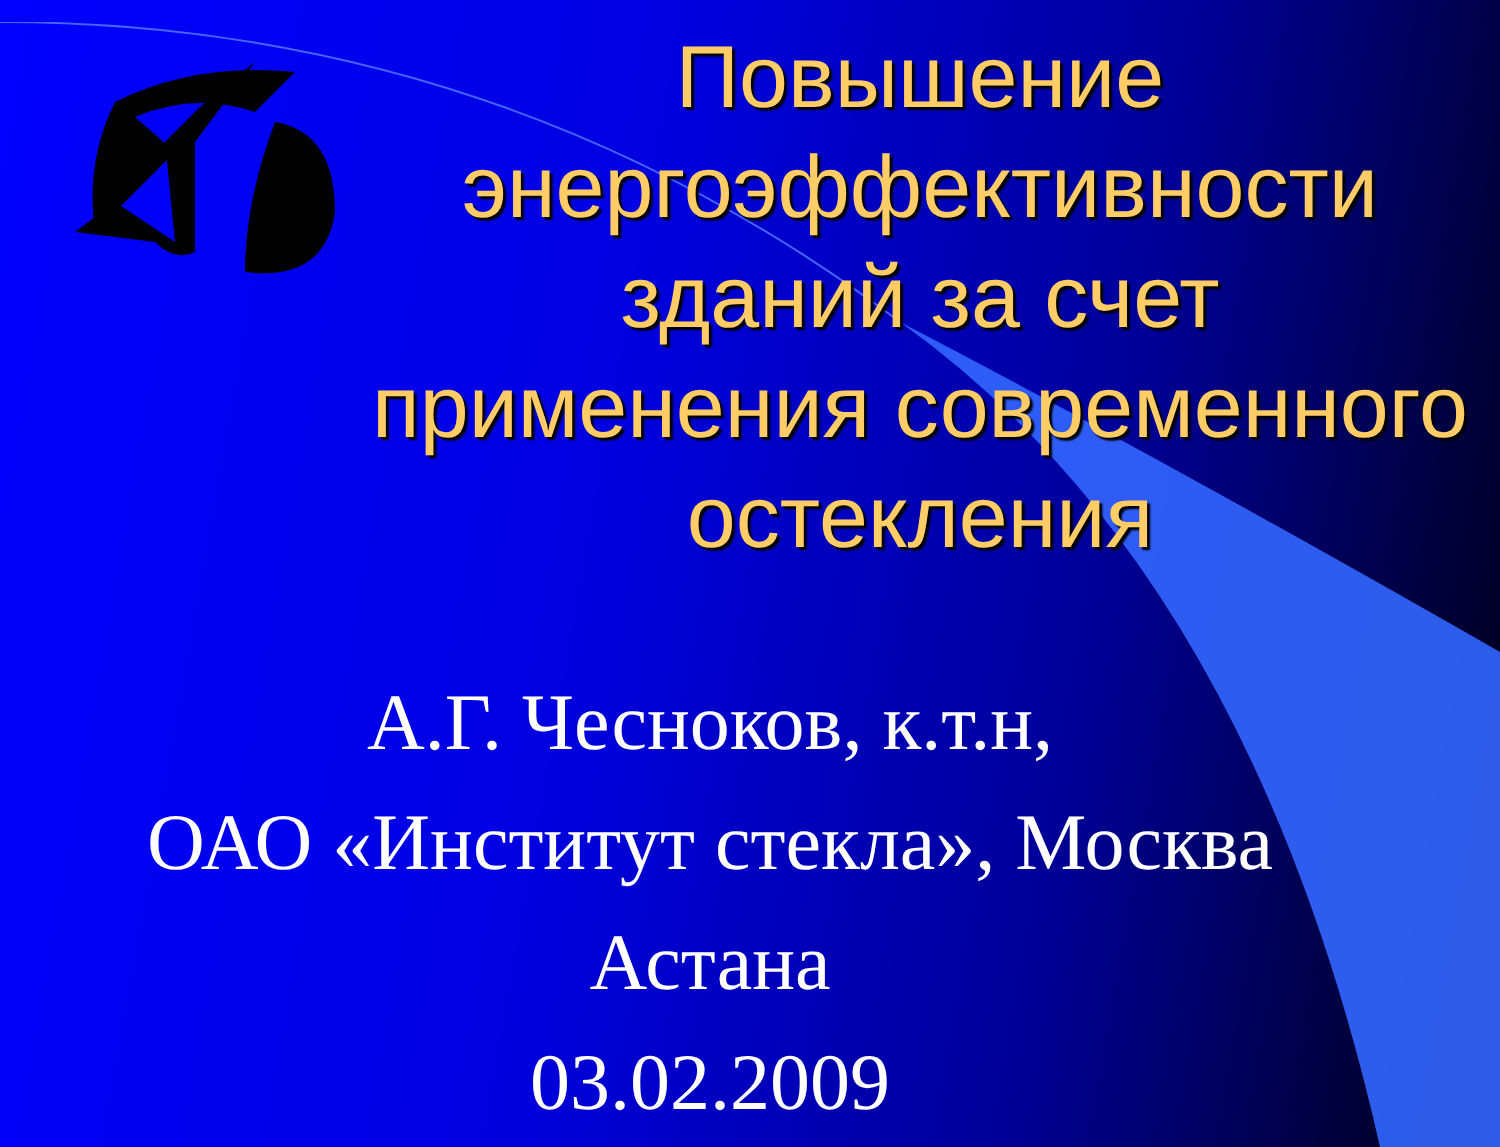Повышение энергоэффективности зданий за счет применения современного остекления
А.Г. Чесноков, к.т.н,
ОАО «Институт стекла», Москва
Астана
03.02.2009